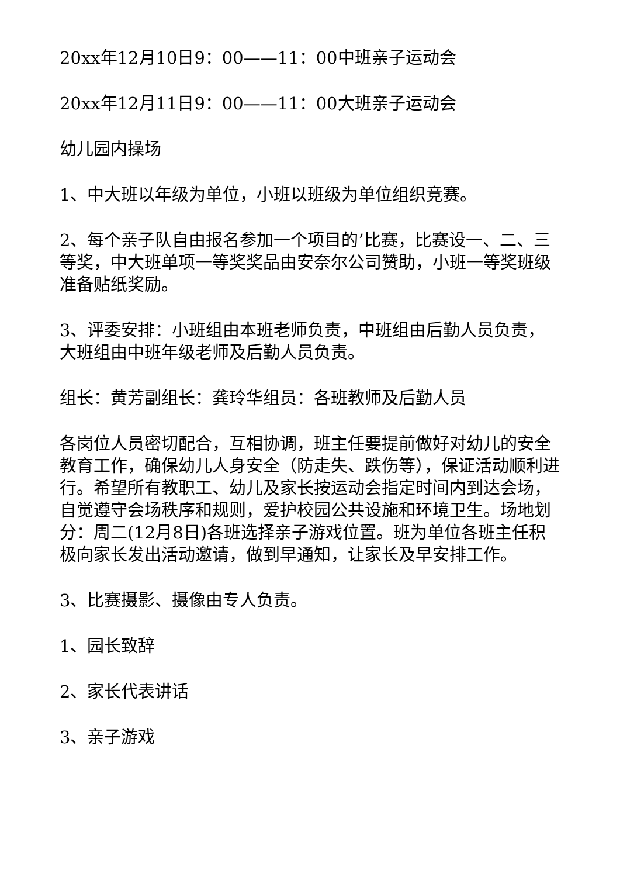20xx年12月10日9：00——11：00中班亲子运动会
20xx年12月11日9：00——11：00大班亲子运动会
幼儿园内操场
1、中大班以年级为单位，小班以班级为单位组织竞赛。
2、每个亲子队自由报名参加一个项目的’比赛，比赛设一、二、三等奖，中大班单项一等奖奖品由安奈尔公司赞助，小班一等奖班级准备贴纸奖励。
3、评委安排：小班组由本班老师负责，中班组由后勤人员负责，大班组由中班年级老师及后勤人员负责。
组长：黄芳副组长：龚玲华组员：各班教师及后勤人员
各岗位人员密切配合，互相协调，班主任要提前做好对幼儿的安全教育工作，确保幼儿人身安全（防走失、跌伤等），保证活动顺利进行。希望所有教职工、幼儿及家长按运动会指定时间内到达会场，自觉遵守会场秩序和规则，爱护校园公共设施和环境卫生。场地划分：周二(12月8日)各班选择亲子游戏位置。班为单位各班主任积极向家长发出活动邀请，做到早通知，让家长及早安排工作。
3、比赛摄影、摄像由专人负责。
1、园长致辞
2、家长代表讲话
3、亲子游戏